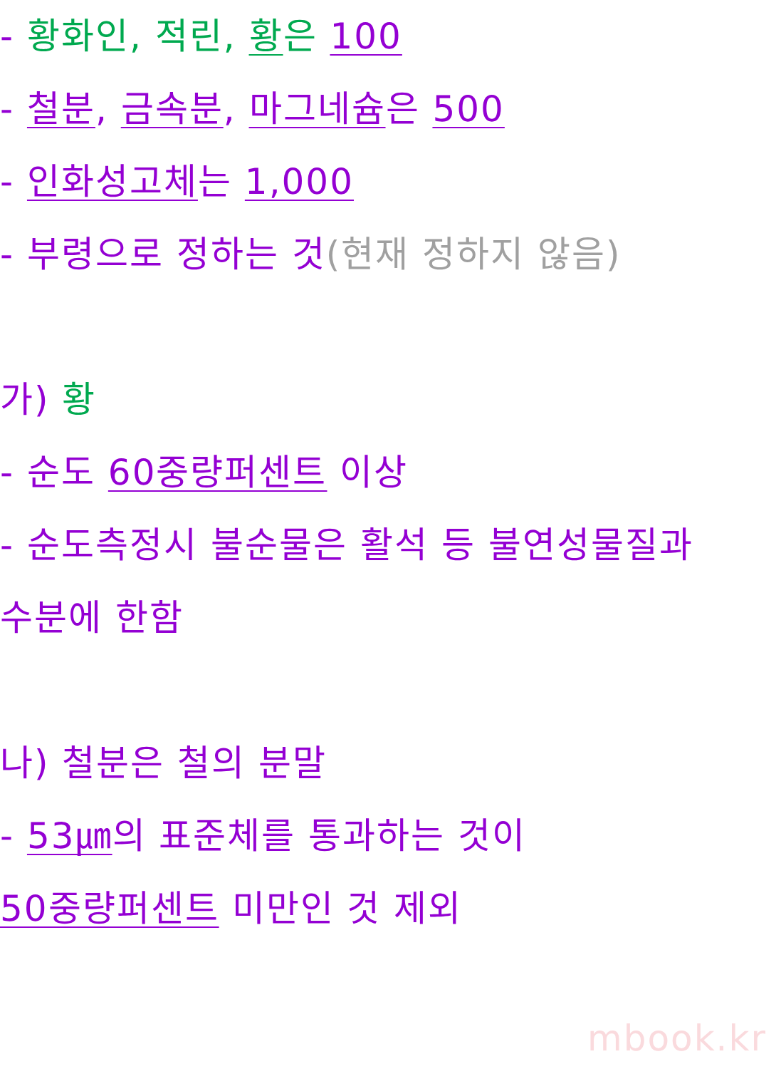- 황화인, 적린, 황은 100
- 철분, 금속분, 마그네슘은 500
- 인화성고체는 1,000
- 부령으로 정하는 것(현재 정하지 않음)
가) 황
- 순도 60중량퍼센트 이상
- 순도측정시 불순물은 활석 등 불연성물질과
수분에 한함
나) 철분은 철의 분말
- 53㎛의 표준체를 통과하는 것이
50중량퍼센트 미만인 것 제외
mbook.kr